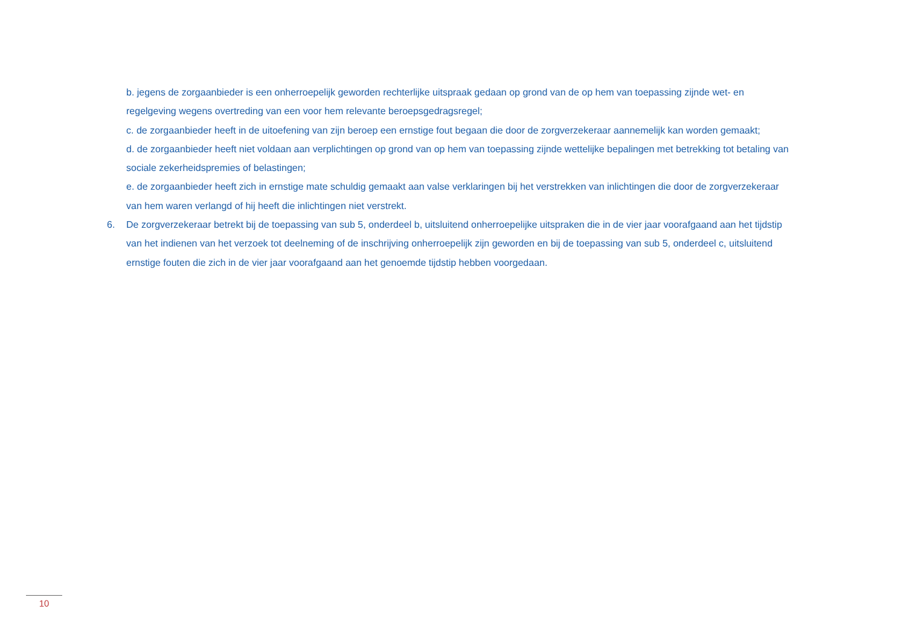b. jegens de zorgaanbieder is een onherroepelijk geworden rechterlijke uitspraak gedaan op grond van de op hem van toepassing zijnde wet- en regelgeving wegens overtreding van een voor hem relevante beroepsgedragsregel;
c. de zorgaanbieder heeft in de uitoefening van zijn beroep een ernstige fout begaan die door de zorgverzekeraar aannemelijk kan worden gemaakt;
d. de zorgaanbieder heeft niet voldaan aan verplichtingen op grond van op hem van toepassing zijnde wettelijke bepalingen met betrekking tot betaling van sociale zekerheidspremies of belastingen;
e. de zorgaanbieder heeft zich in ernstige mate schuldig gemaakt aan valse verklaringen bij het verstrekken van inlichtingen die door de zorgverzekeraar van hem waren verlangd of hij heeft die inlichtingen niet verstrekt.
6. De zorgverzekeraar betrekt bij de toepassing van sub 5, onderdeel b, uitsluitend onherroepelijke uitspraken die in de vier jaar voorafgaand aan het tijdstip van het indienen van het verzoek tot deelneming of de inschrijving onherroepelijk zijn geworden en bij de toepassing van sub 5, onderdeel c, uitsluitend ernstige fouten die zich in de vier jaar voorafgaand aan het genoemde tijdstip hebben voorgedaan.
10